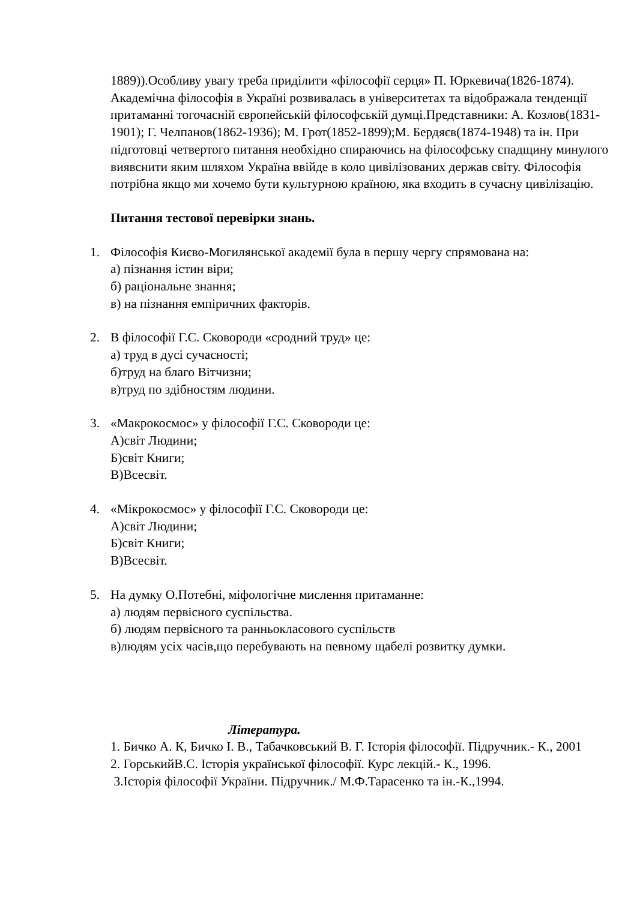1889)).Особливу увагу треба приділити «філософії серця» П. Юркевича(1826-1874). Академічна філософія в Україні розвивалась в університетах та відображала тенденції притаманні тогочасній європейській філософській думці.Представники: А. Козлов(1831-1901); Г. Челпанов(1862-1936); М. Грот(1852-1899);М. Бердяєв(1874-1948) та ін. При підготовці четвертого питання необхідно спираючись на філософську спадщину минулого виявснити яким шляхом Україна ввійде в коло цивілізованих держав світу. Філософія потрібна якщо ми хочемо бути культурною країною, яка входить в сучасну цивілізацію.
Питання тестової перевірки знань.
1. Філософія Києво-Могилянської академії була в першу чергу спрямована на:
а) пізнання істин віри;
б) раціональне знання;
в) на пізнання емпіричних факторів.
2. В філософії Г.С. Сковороди «сродний труд» це:
а) труд в дусі сучасності;
б)труд на благо Вітчизни;
в)труд по здібностям людини.
3. «Макрокосмос» у філософії Г.С. Сковороди це:
А)світ Людини;
Б)світ Книги;
В)Всесвіт.
4. «Мікрокосмос» у філософії Г.С. Сковороди це:
А)світ Людини;
Б)світ Книги;
В)Всесвіт.
5. На думку О.Потебні, міфологічне мислення притаманне:
а) людям первісного суспільства.
б) людям первісного та ранньокласового суспільств
в)людям усіх часів,що перебувають на певному щабелі розвитку думки.
Література.
1. Бичко А. К, Бичко І. В., Табачковський В. Г. Історія філософії. Підручник.- К., 2001
2. ГорськийВ.С. Історія української філософії. Курс лекцій.- К., 1996.
3.Історія філософії України. Підручник./ М.Ф.Тарасенко та ін.-К.,1994.